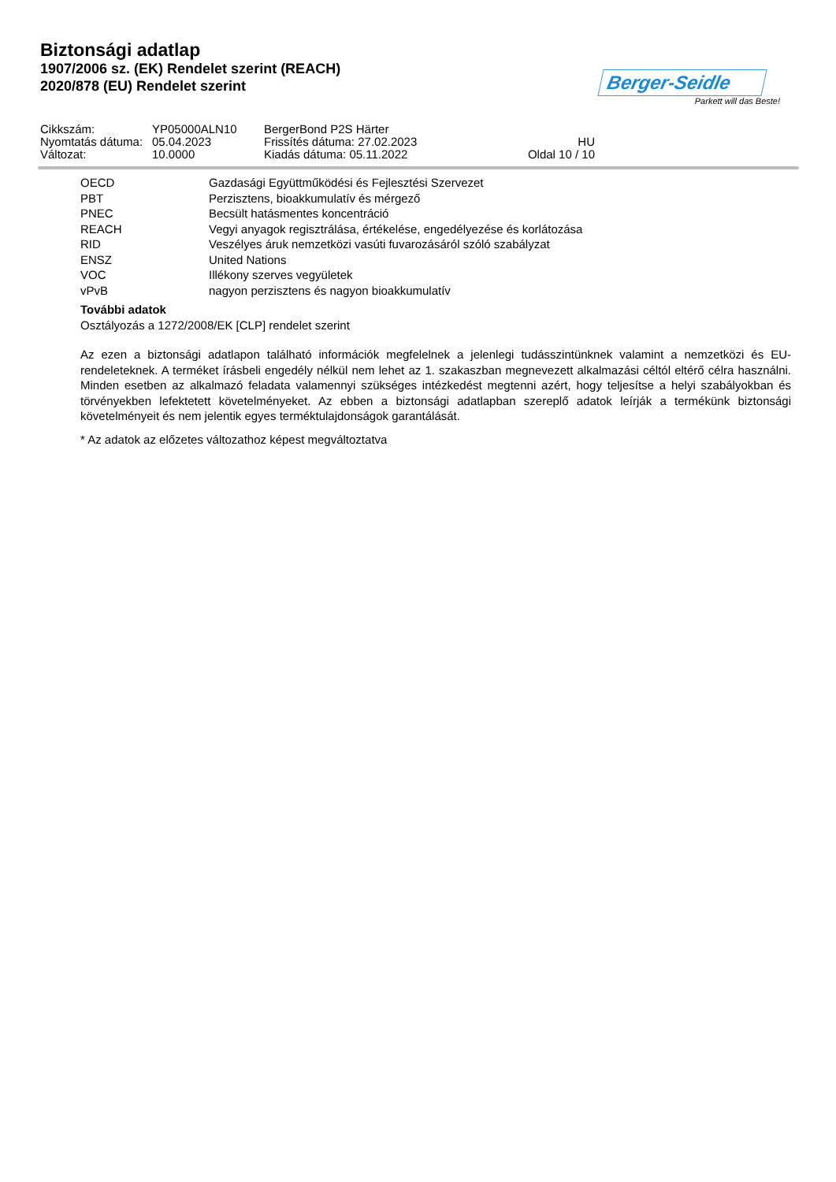Biztonsági adatlap
1907/2006 sz. (EK) Rendelet szerint (REACH)
2020/878 (EU) Rendelet szerint
Berger-Seidle
Parkett will das Beste!
| Cikkszám: | YP05000ALN10 | BergerBond P2S Härter | |
| Nyomtatás dátuma: | 05.04.2023 | Frissítés dátuma: 27.02.2023 | HU |
| Változat: | 10.0000 | Kiadás dátuma: 05.11.2022 | Oldal 10 / 10 |
| OECD | Gazdasági Együttműködési és Fejlesztési Szervezet |
| PBT | Perzisztens, bioakkumulatív és mérgező |
| PNEC | Becsült hatásmentes koncentráció |
| REACH | Vegyi anyagok regisztrálása, értékelése, engedélyezése és korlátozása |
| RID | Veszélyes áruk nemzetközi vasúti fuvarozásáról szóló szabályzat |
| ENSZ | United Nations |
| VOC | Illékony szerves vegyületek |
| vPvB | nagyon perzisztens és nagyon bioakkumulatív |
További adatok
Osztályozás a 1272/2008/EK [CLP] rendelet szerint
Az ezen a biztonsági adatlapon található információk megfelelnek a jelenlegi tudásszintünknek valamint a nemzetközi és EU-rendeleteknek. A terméket írásbeli engedély nélkül nem lehet az 1. szakaszban megnevezett alkalmazási céltól eltérő célra használni. Minden esetben az alkalmazó feladata valamennyi szükséges intézkedést megtenni azért, hogy teljesítse a helyi szabályokban és törvényekben lefektetett követelményeket. Az ebben a biztonsági adatlapban szereplő adatok leírják a termékünk biztonsági követelményeit és nem jelentik egyes terméktulajdonságok garantálását.
* Az adatok az előzetes változathoz képest megváltoztatva